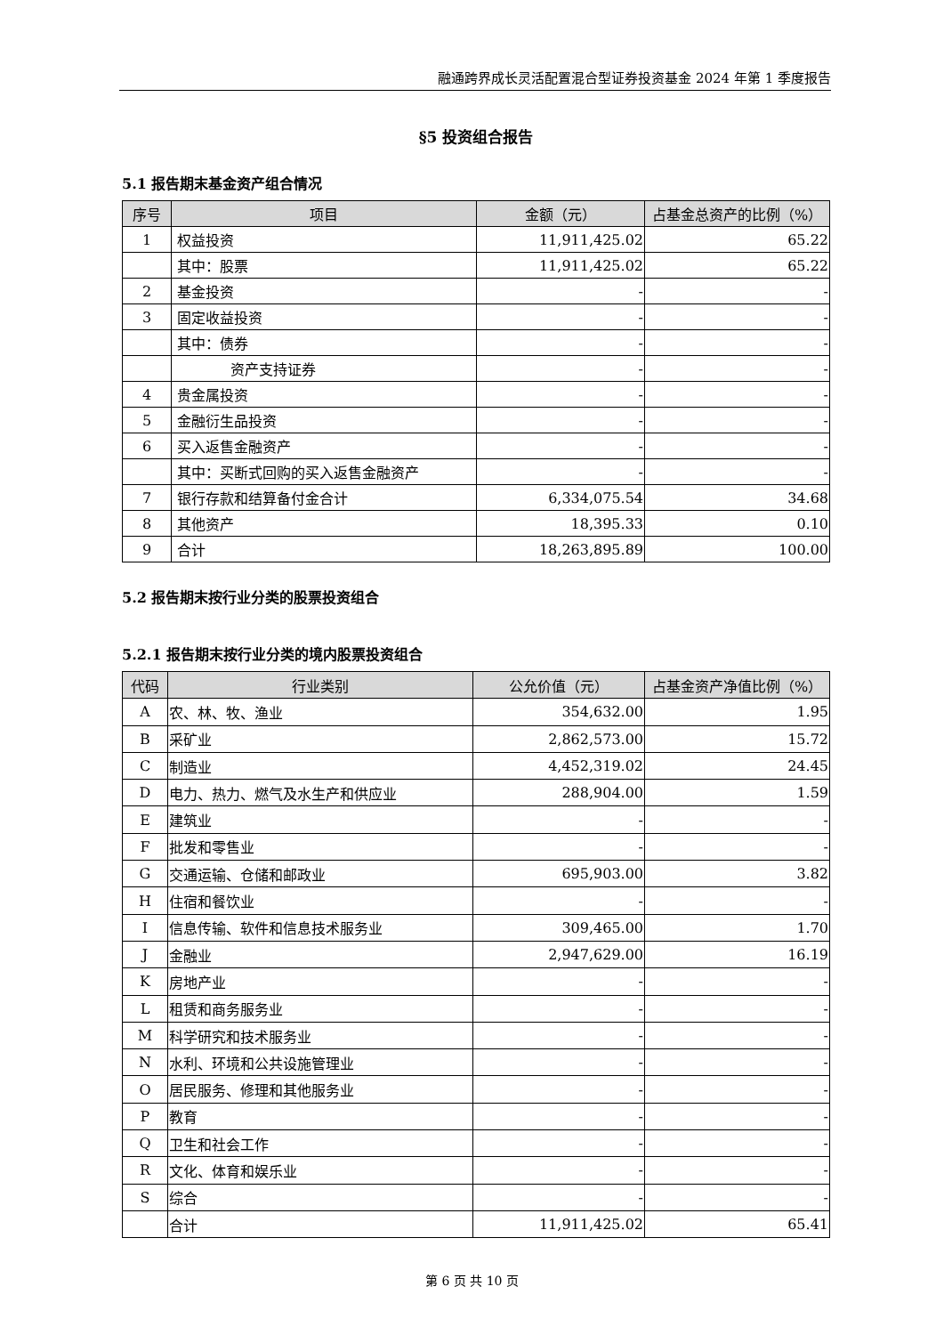融通跨界成长灵活配置混合型证券投资基金 2024 年第 1 季度报告
§5 投资组合报告
5.1 报告期末基金资产组合情况
| 序号 | 项目 | 金额（元） | 占基金总资产的比例（%） |
| --- | --- | --- | --- |
| 1 | 权益投资 | 11,911,425.02 | 65.22 |
| | 其中：股票 | 11,911,425.02 | 65.22 |
| 2 | 基金投资 | - | - |
| 3 | 固定收益投资 | - | - |
| | 其中：债券 | - | - |
| | 资产支持证券 | - | - |
| 4 | 贵金属投资 | - | - |
| 5 | 金融衍生品投资 | - | - |
| 6 | 买入返售金融资产 | - | - |
| | 其中：买断式回购的买入返售金融资产 | - | - |
| 7 | 银行存款和结算备付金合计 | 6,334,075.54 | 34.68 |
| 8 | 其他资产 | 18,395.33 | 0.10 |
| 9 | 合计 | 18,263,895.89 | 100.00 |
5.2 报告期末按行业分类的股票投资组合
5.2.1 报告期末按行业分类的境内股票投资组合
| 代码 | 行业类别 | 公允价值（元） | 占基金资产净值比例（%） |
| --- | --- | --- | --- |
| A | 农、林、牧、渔业 | 354,632.00 | 1.95 |
| B | 采矿业 | 2,862,573.00 | 15.72 |
| C | 制造业 | 4,452,319.02 | 24.45 |
| D | 电力、热力、燃气及水生产和供应业 | 288,904.00 | 1.59 |
| E | 建筑业 | - | - |
| F | 批发和零售业 | - | - |
| G | 交通运输、仓储和邮政业 | 695,903.00 | 3.82 |
| H | 住宿和餐饮业 | - | - |
| I | 信息传输、软件和信息技术服务业 | 309,465.00 | 1.70 |
| J | 金融业 | 2,947,629.00 | 16.19 |
| K | 房地产业 | - | - |
| L | 租赁和商务服务业 | - | - |
| M | 科学研究和技术服务业 | - | - |
| N | 水利、环境和公共设施管理业 | - | - |
| O | 居民服务、修理和其他服务业 | - | - |
| P | 教育 | - | - |
| Q | 卫生和社会工作 | - | - |
| R | 文化、体育和娱乐业 | - | - |
| S | 综合 | - | - |
| | 合计 | 11,911,425.02 | 65.41 |
第 6 页 共 10 页